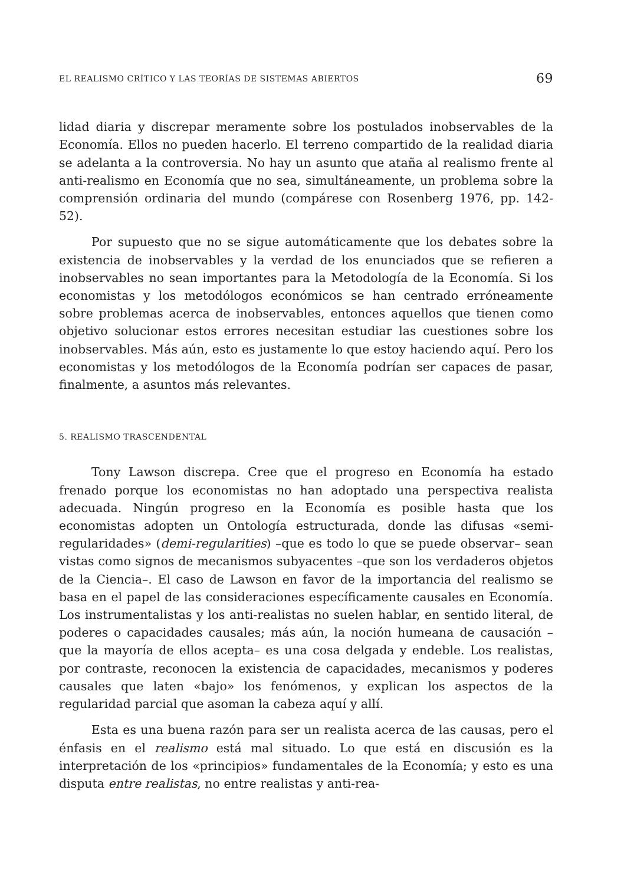EL REALISMO CRÍTICO Y LAS TEORÍAS DE SISTEMAS ABIERTOS 69
lidad diaria y discrepar meramente sobre los postulados inobservables de la Economía. Ellos no pueden hacerlo. El terreno compartido de la realidad diaria se adelanta a la controversia. No hay un asunto que ataña al realismo frente al anti-realismo en Economía que no sea, simultáneamente, un problema sobre la comprensión ordinaria del mundo (compárese con Rosenberg 1976, pp. 142-52).
Por supuesto que no se sigue automáticamente que los debates sobre la existencia de inobservables y la verdad de los enunciados que se refieren a inobservables no sean importantes para la Metodología de la Economía. Si los economistas y los metodólogos económicos se han centrado erróneamente sobre problemas acerca de inobservables, entonces aquellos que tienen como objetivo solucionar estos errores necesitan estudiar las cuestiones sobre los inobservables. Más aún, esto es justamente lo que estoy haciendo aquí. Pero los economistas y los metodólogos de la Economía podrían ser capaces de pasar, finalmente, a asuntos más relevantes.
5. REALISMO TRASCENDENTAL
Tony Lawson discrepa. Cree que el progreso en Economía ha estado frenado porque los economistas no han adoptado una perspectiva realista adecuada. Ningún progreso en la Economía es posible hasta que los economistas adopten un Ontología estructurada, donde las difusas «semi-regularidades» (demi-regularities) –que es todo lo que se puede observar– sean vistas como signos de mecanismos subyacentes –que son los verdaderos objetos de la Ciencia–. El caso de Lawson en favor de la importancia del realismo se basa en el papel de las consideraciones específicamente causales en Economía. Los instrumentalistas y los anti-realistas no suelen hablar, en sentido literal, de poderes o capacidades causales; más aún, la noción humeana de causación –que la mayoría de ellos acepta– es una cosa delgada y endeble. Los realistas, por contraste, reconocen la existencia de capacidades, mecanismos y poderes causales que laten «bajo» los fenómenos, y explican los aspectos de la regularidad parcial que asoman la cabeza aquí y allí.
Esta es una buena razón para ser un realista acerca de las causas, pero el énfasis en el realismo está mal situado. Lo que está en discusión es la interpretación de los «principios» fundamentales de la Economía; y esto es una disputa entre realistas, no entre realistas y anti-rea-